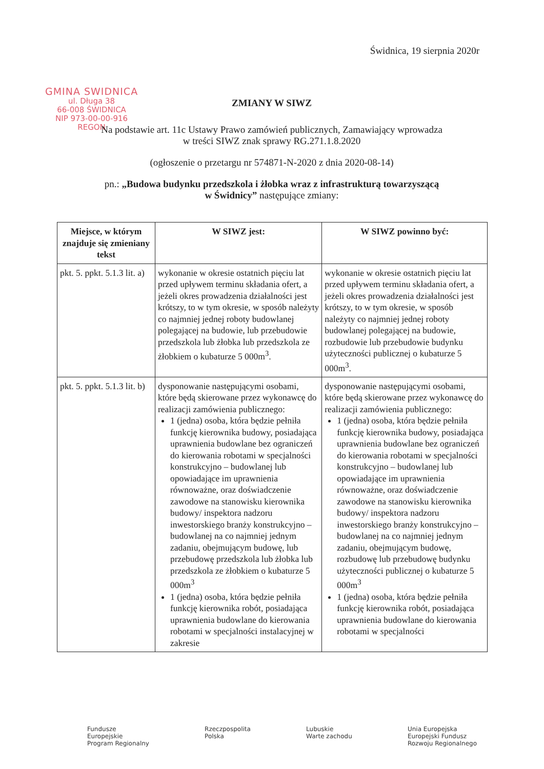Świdnica, 19 sierpnia 2020r
GMINA SWIDNICA
ul. Długa 38
66-008 ŚWIDNICA
NIP 973-00-00-916
REGON
ZMIANY W SIWZ
Na podstawie art. 11c Ustawy Prawo zamówień publicznych, Zamawiający wprowadza
w treści SIWZ znak sprawy RG.271.1.8.2020
(ogłoszenie o przetargu nr 574871-N-2020 z dnia 2020-08-14)
pn.: „Budowa budynku przedszkola i żłobka wraz z infrastrukturą towarzyszącą
w Świdnicy” następujące zmiany:
| Miejsce, w którym znajduje się zmieniany tekst | W SIWZ jest: | W SIWZ powinno być: |
| --- | --- | --- |
| pkt. 5. ppkt. 5.1.3 lit. a) | wykonanie w okresie ostatnich pięciu lat przed upływem terminu składania ofert, a jeżeli okres prowadzenia działalności jest krótszy, to w tym okresie, w sposób należyty co najmniej jednej roboty budowlanej polegającej na budowie, lub przebudowie przedszkola lub żłobka lub przedszkola ze żłobkiem o kubaturze 5 000m<sup>3</sup>. | wykonanie w okresie ostatnich pięciu lat przed upływem terminu składania ofert, a jeżeli okres prowadzenia działalności jest krótszy, to w tym okresie, w sposób należyty co najmniej jednej roboty budowlanej polegającej na budowie, rozbudowie lub przebudowie budynku użyteczności publicznej o kubaturze 5 000m<sup>3</sup>. |
| pkt. 5. ppkt. 5.1.3 lit. b) | dysponowanie następującymi osobami, które będą skierowane przez wykonawcę do realizacji zamówienia publicznego: 1 (jedna) osoba, która będzie pełniła funkcję kierownika budowy, posiadająca uprawnienia budowlane bez ograniczeń do kierowania robotami w specjalności konstrukcyjno – budowlanej lub opowiadające im uprawnienia równoważne, oraz doświadczenie zawodowe na stanowisku kierownika budowy/ inspektora nadzoru inwestorskiego branży konstrukcyjno – budowlanej na co najmniej jednym zadaniu, obejmującym budowę, lub przebudowę przedszkola lub żłobka lub przedszkola ze żłobkiem o kubaturze 5 000m<sup>3</sup> 1 (jedna) osoba, która będzie pełniła funkcję kierownika robót, posiadająca uprawnienia budowlane do kierowania robotami w specjalności instalacyjnej w zakresie | dysponowanie następującymi osobami, które będą skierowane przez wykonawcę do realizacji zamówienia publicznego: 1 (jedna) osoba, która będzie pełniła funkcję kierownika budowy, posiadająca uprawnienia budowlane bez ograniczeń do kierowania robotami w specjalności konstrukcyjno – budowlanej lub opowiadające im uprawnienia równoważne, oraz doświadczenie zawodowe na stanowisku kierownika budowy/ inspektora nadzoru inwestorskiego branży konstrukcyjno – budowlanej na co najmniej jednym zadaniu, obejmującym budowę, rozbudowę lub przebudowę budynku użyteczności publicznej o kubaturze 5 000m<sup>3</sup> 1 (jedna) osoba, która będzie pełniła funkcję kierownika robót, posiadająca uprawnienia budowlane do kierowania robotami w specjalności |
Fundusze
Europejskie
Program Regionalny
Rzeczpospolita
Polska
Lubuskie
Warte zachodu
Unia Europejska
Europejski Fundusz
Rozwoju Regionalnego